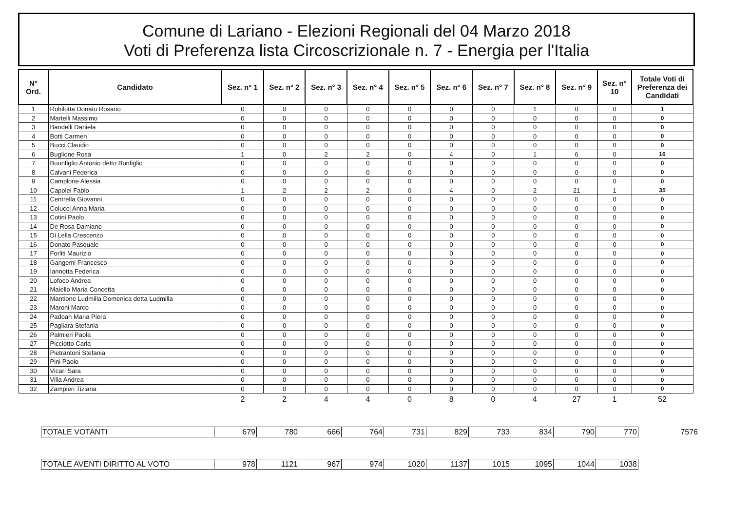Comune di Lariano - Elezioni Regionali del 04 Marzo 2018
Voti di Preferenza lista Circoscrizionale n. 7 - Energia per l'Italia
| N° Ord. | Candidato | Sez. n° 1 | Sez. n° 2 | Sez. n° 3 | Sez. n° 4 | Sez. n° 5 | Sez. n° 6 | Sez. n° 7 | Sez. n° 8 | Sez. n° 9 | Sez. n° 10 | Totale Voti di Preferenza dei Candidati |
| --- | --- | --- | --- | --- | --- | --- | --- | --- | --- | --- | --- | --- |
| 1 | Robilotta Donato Rosario | 0 | 0 | 0 | 0 | 0 | 0 | 0 | 1 | 0 | 0 | 1 |
| 2 | Martelli Massimo | 0 | 0 | 0 | 0 | 0 | 0 | 0 | 0 | 0 | 0 | 0 |
| 3 | Bandelli Daniela | 0 | 0 | 0 | 0 | 0 | 0 | 0 | 0 | 0 | 0 | 0 |
| 4 | Botti Carmen | 0 | 0 | 0 | 0 | 0 | 0 | 0 | 0 | 0 | 0 | 0 |
| 5 | Bucci Claudio | 0 | 0 | 0 | 0 | 0 | 0 | 0 | 0 | 0 | 0 | 0 |
| 6 | Buglione Rosa | 1 | 0 | 2 | 2 | 0 | 4 | 0 | 1 | 6 | 0 | 16 |
| 7 | Buonfiglio Antonio detto Bonfiglio | 0 | 0 | 0 | 0 | 0 | 0 | 0 | 0 | 0 | 0 | 0 |
| 8 | Calvani Federica | 0 | 0 | 0 | 0 | 0 | 0 | 0 | 0 | 0 | 0 | 0 |
| 9 | Camplone Alessia | 0 | 0 | 0 | 0 | 0 | 0 | 0 | 0 | 0 | 0 | 0 |
| 10 | Capolei Fabio | 1 | 2 | 2 | 2 | 0 | 4 | 0 | 2 | 21 | 1 | 35 |
| 11 | Centrella Giovanni | 0 | 0 | 0 | 0 | 0 | 0 | 0 | 0 | 0 | 0 | 0 |
| 12 | Colucci Anna Maria | 0 | 0 | 0 | 0 | 0 | 0 | 0 | 0 | 0 | 0 | 0 |
| 13 | Cotini Paolo | 0 | 0 | 0 | 0 | 0 | 0 | 0 | 0 | 0 | 0 | 0 |
| 14 | De Rosa Damiano | 0 | 0 | 0 | 0 | 0 | 0 | 0 | 0 | 0 | 0 | 0 |
| 15 | Di Lella Crescenzo | 0 | 0 | 0 | 0 | 0 | 0 | 0 | 0 | 0 | 0 | 0 |
| 16 | Donato Pasquale | 0 | 0 | 0 | 0 | 0 | 0 | 0 | 0 | 0 | 0 | 0 |
| 17 | Forliti Maurizio | 0 | 0 | 0 | 0 | 0 | 0 | 0 | 0 | 0 | 0 | 0 |
| 18 | Gangemi Francesco | 0 | 0 | 0 | 0 | 0 | 0 | 0 | 0 | 0 | 0 | 0 |
| 19 | Iannotta Federica | 0 | 0 | 0 | 0 | 0 | 0 | 0 | 0 | 0 | 0 | 0 |
| 20 | Lofoco Andrea | 0 | 0 | 0 | 0 | 0 | 0 | 0 | 0 | 0 | 0 | 0 |
| 21 | Maiello Maria Concetta | 0 | 0 | 0 | 0 | 0 | 0 | 0 | 0 | 0 | 0 | 0 |
| 22 | Mantione Ludmilla Domenica detta Ludmilla | 0 | 0 | 0 | 0 | 0 | 0 | 0 | 0 | 0 | 0 | 0 |
| 23 | Maroni Marco | 0 | 0 | 0 | 0 | 0 | 0 | 0 | 0 | 0 | 0 | 0 |
| 24 | Padoan Maria Piera | 0 | 0 | 0 | 0 | 0 | 0 | 0 | 0 | 0 | 0 | 0 |
| 25 | Pagliara Stefania | 0 | 0 | 0 | 0 | 0 | 0 | 0 | 0 | 0 | 0 | 0 |
| 26 | Palmieri Paola | 0 | 0 | 0 | 0 | 0 | 0 | 0 | 0 | 0 | 0 | 0 |
| 27 | Picciotto Carla | 0 | 0 | 0 | 0 | 0 | 0 | 0 | 0 | 0 | 0 | 0 |
| 28 | Pietrantoni Stefania | 0 | 0 | 0 | 0 | 0 | 0 | 0 | 0 | 0 | 0 | 0 |
| 29 | Pini Paolo | 0 | 0 | 0 | 0 | 0 | 0 | 0 | 0 | 0 | 0 | 0 |
| 30 | Vicari Sara | 0 | 0 | 0 | 0 | 0 | 0 | 0 | 0 | 0 | 0 | 0 |
| 31 | Villa Andrea | 0 | 0 | 0 | 0 | 0 | 0 | 0 | 0 | 0 | 0 | 0 |
| 32 | Zampieri Tiziana | 0 | 0 | 0 | 0 | 0 | 0 | 0 | 0 | 0 | 0 | 0 |
| | | 2 | 2 | 4 | 4 | 0 | 8 | 0 | 4 | 27 | 1 | 52 |
| TOTALE VOTANTI | 679 | 780 | 666 | 764 | 731 | 829 | 733 | 834 | 790 | 770 | 7576 |
| TOTALE AVENTI DIRITTO AL VOTO | 978 | 1121 | 967 | 974 | 1020 | 1137 | 1015 | 1095 | 1044 | 1038 | |